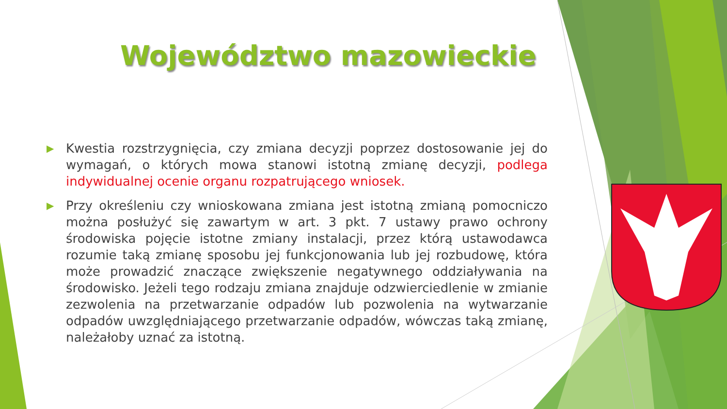Województwo mazowieckie
▶ Kwestia rozstrzygnięcia, czy zmiana decyzji poprzez dostosowanie jej do wymagań, o których mowa stanowi istotną zmianę decyzji, podlega indywidualnej ocenie organu rozpatrującego wniosek.
▶ Przy określeniu czy wnioskowana zmiana jest istotną zmianą pomocniczo można posłużyć się zawartym w art. 3 pkt. 7 ustawy prawo ochrony środowiska pojęcie istotne zmiany instalacji, przez którą ustawodawca rozumie taką zmianę sposobu jej funkcjonowania lub jej rozbudowę, która może prowadzić znaczące zwiększenie negatywnego oddziaływania na środowisko. Jeżeli tego rodzaju zmiana znajduje odzwierciedlenie w zmianie zezwolenia na przetwarzanie odpadów lub pozwolenia na wytwarzanie odpadów uwzględniającego przetwarzanie odpadów, wówczas taką zmianę, należałoby uznać za istotną.